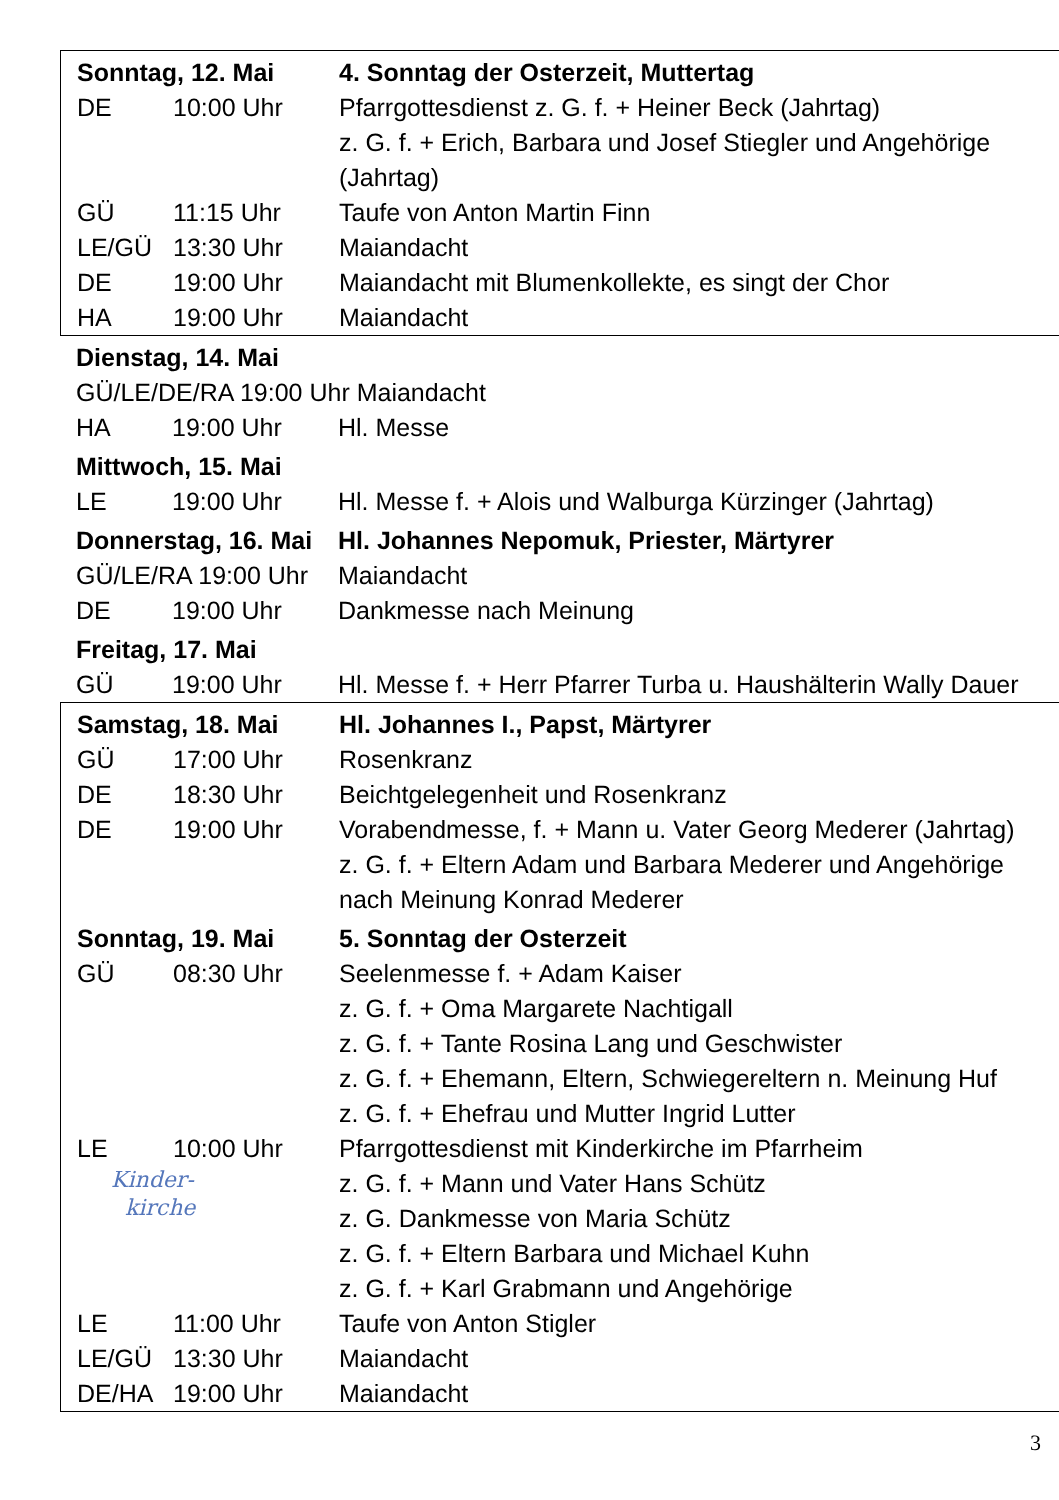| Sonntag, 12. Mai | | 4. Sonntag der Osterzeit, Muttertag |
| DE | 10:00 Uhr | Pfarrgottesdienst z. G. f. + Heiner Beck (Jahrtag) z. G. f. + Erich, Barbara und Josef Stiegler und Angehörige (Jahrtag) |
| GÜ | 11:15 Uhr | Taufe von Anton Martin Finn |
| LE/GÜ | 13:30 Uhr | Maiandacht |
| DE | 19:00 Uhr | Maiandacht mit Blumenkollekte, es singt der Chor |
| HA | 19:00 Uhr | Maiandacht |
| Dienstag, 14. Mai | | |
| GÜ/LE/DE/RA 19:00 Uhr Maiandacht | | |
| HA | 19:00 Uhr | Hl. Messe |
| Mittwoch, 15. Mai | | |
| LE | 19:00 Uhr | Hl. Messe f. + Alois und Walburga Kürzinger (Jahrtag) |
| Donnerstag, 16. Mai | | Hl. Johannes Nepomuk, Priester, Märtyrer |
| GÜ/LE/RA 19:00 Uhr | | Maiandacht |
| DE | 19:00 Uhr | Dankmesse nach Meinung |
| Freitag, 17. Mai | | |
| GÜ | 19:00 Uhr | Hl. Messe f. + Herr Pfarrer Turba u. Haushälterin Wally Dauer |
| Samstag, 18. Mai | | Hl. Johannes I., Papst, Märtyrer |
| GÜ | 17:00 Uhr | Rosenkranz |
| DE | 18:30 Uhr | Beichtgelegenheit und Rosenkranz |
| DE | 19:00 Uhr | Vorabendmesse, f. + Mann u. Vater Georg Mederer (Jahrtag) z. G. f. + Eltern Adam und Barbara Mederer und Angehörige nach Meinung Konrad Mederer |
| Sonntag, 19. Mai | | 5. Sonntag der Osterzeit |
| GÜ | 08:30 Uhr | Seelenmesse f. + Adam Kaiser z. G. f. + Oma Margarete Nachtigall z. G. f. + Tante Rosina Lang und Geschwister z. G. f. + Ehemann, Eltern, Schwiegereltern n. Meinung Huf z. G. f. + Ehefrau und Mutter Ingrid Lutter |
| LE | 10:00 Uhr | Pfarrgottesdienst mit Kinderkirche im Pfarrheim |
| Kinder- kirche | | z. G. f. + Mann und Vater Hans Schütz z. G. Dankmesse von Maria Schütz z. G. f. + Eltern Barbara und Michael Kuhn z. G. f. + Karl Grabmann und Angehörige |
| LE | 11:00 Uhr | Taufe von Anton Stigler |
| LE/GÜ | 13:30 Uhr | Maiandacht |
| DE/HA | 19:00 Uhr | Maiandacht |
3